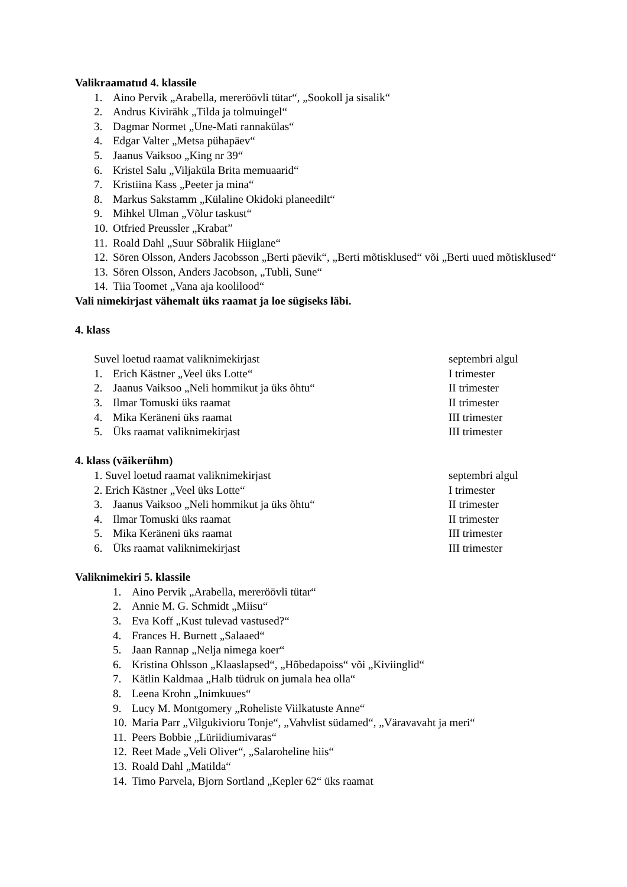Valikraamatud 4. klassile
1. Aino Pervik „Arabella, mereröövli tütar“, „Sookoll ja sisalik“
2. Andrus Kivirähk „Tilda ja tolmuingel“
3. Dagmar Normet „Une-Mati rannakülas“
4. Edgar Valter „Metsa pühapäev“
5. Jaanus Vaiksoo „King nr 39“
6. Kristel Salu „Viljaküla Brita memuaarid“
7. Kristiina Kass „Peeter ja mina“
8. Markus Sakstamm „Külaline Okidoki planeedilt“
9. Mihkel Ulman „Võlur taskust“
10. Otfried Preussler „Krabat”
11. Roald Dahl „Suur Sõbralik Hiiglane“
12. Sören Olsson, Anders Jacobsson „Berti päevik“, „Berti mõtisklused“ või „Berti uued mõtisklused“
13. Sören Olsson, Anders Jacobson, „Tubli, Sune“
14. Tiia Toomet „Vana aja koolilood“
Vali nimekirjast vähemalt üks raamat ja loe sügiseks läbi.
4. klass
Suvel loetud raamat valiknimekirjast septembri algul
1. Erich Kästner „Veel üks Lotte“I trimester
2. Jaanus Vaiksoo „Neli hommikut ja üks õhtu“II trimester
3. Ilmar Tomuski üks raamat II trimester
4. Mika Keräneni üks raamat III trimester
5. Üks raamat valiknimekirjast III trimester
4. klass (väikerühm)
1. Suvel loetud raamat valiknimekirjast septembri algul
2. Erich Kästner „Veel üks Lotte“I trimester
3. Jaanus Vaiksoo „Neli hommikut ja üks õhtu“II trimester
4. Ilmar Tomuski üks raamat II trimester
5. Mika Keräneni üks raamat III trimester
6. Üks raamat valiknimekirjast III trimester
Valiknimekiri 5. klassile
1. Aino Pervik „Arabella, mereröövli tütar“
2. Annie M. G. Schmidt „Miisu“
3. Eva Koff „Kust tulevad vastused?“
4. Frances H. Burnett „Salaaed“
5. Jaan Rannap „Nelja nimega koer“
6. Kristina Ohlsson „Klaaslapsed“, „Hõbedapoiss“ või „Kiviinglid“
7. Kätlin Kaldmaa „Halb tüdruk on jumala hea olla“
8. Leena Krohn „Inimkuues“
9. Lucy M. Montgomery „Roheliste Viilkatuste Anne“
10. Maria Parr „Vilgukivioru Tonje“, „Vahvlist südamed“, „Väravavaht ja meri“
11. Peers Bobbie „Lüriidiumivaras“
12. Reet Made „Veli Oliver“, „Salaroheline hiis“
13. Roald Dahl „Matilda“
14. Timo Parvela, Bjorn Sortland „Kepler 62“ üks raamat